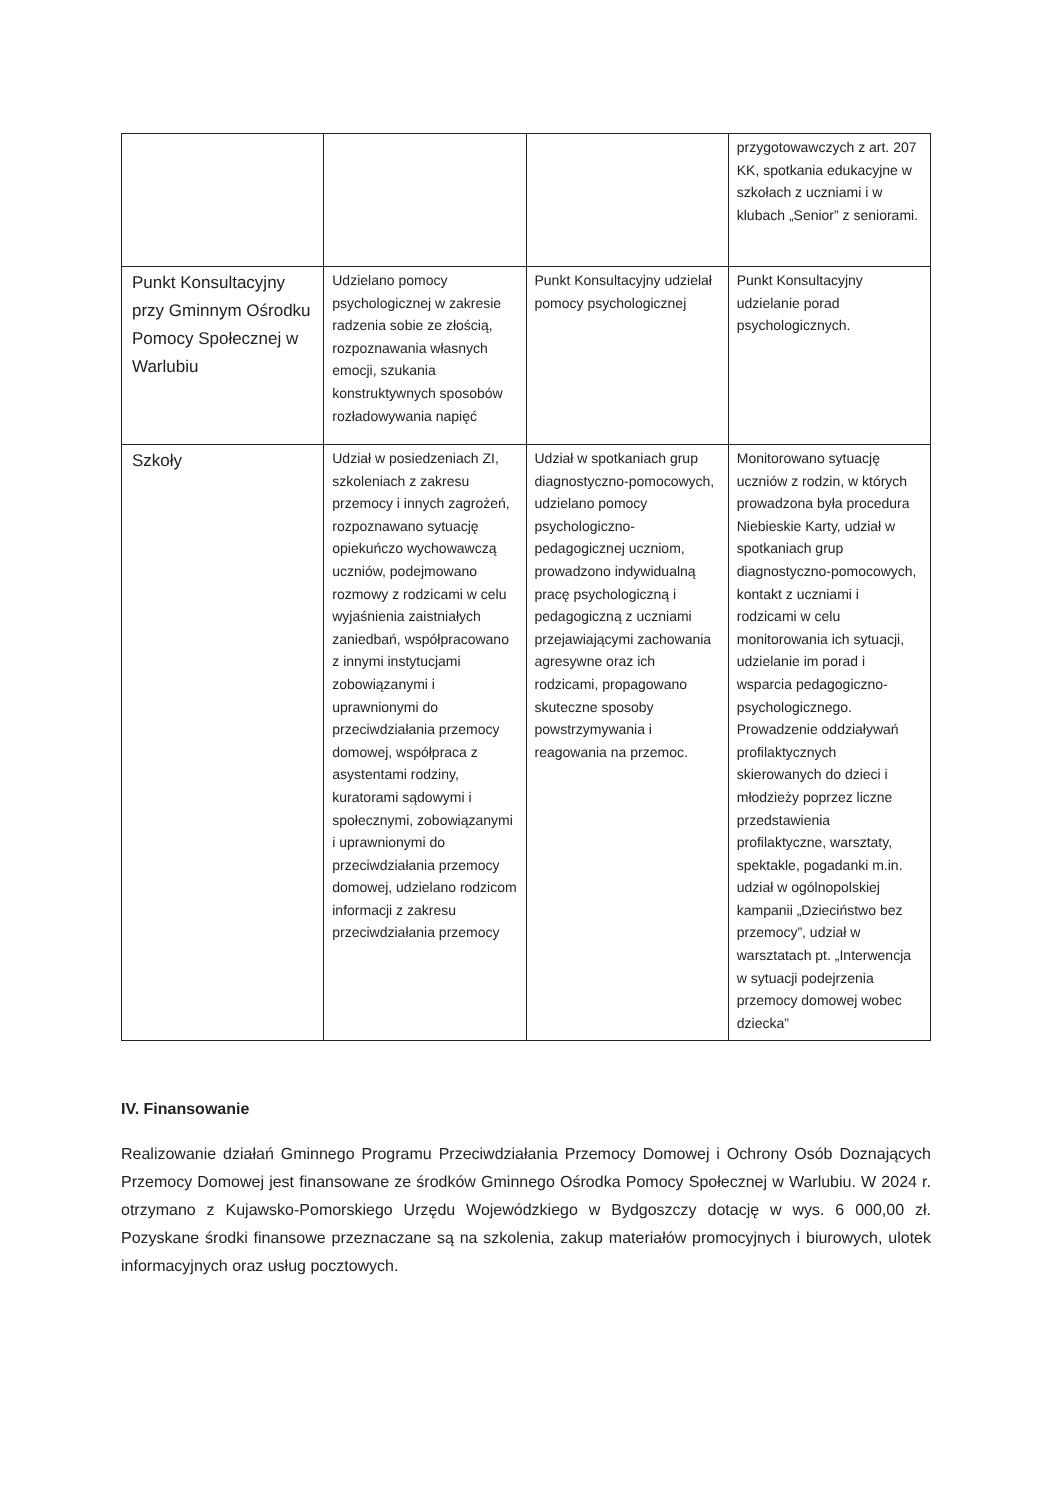| | | | przygotowawczych z art. 207 KK, spotkania edukacyjne w szkołach z uczniami i w klubach „Senior” z seniorami. |
| Punkt Konsultacyjny przy Gminnym Ośrodku Pomocy Społecznej w Warlubiu | Udzielano pomocy psychologicznej w zakresie radzenia sobie ze złością, rozpoznawania własnych emocji, szukania konstruktywnych sposobów rozładowywania napięć | Punkt Konsultacyjny udzielał pomocy psychologicznej | Punkt Konsultacyjny udzielanie porad psychologicznych. |
| Szkoły | Udział w posiedzeniach ZI, szkoleniach z zakresu przemocy i innych zagrożeń, rozpoznawano sytuację opiekuńczo wychowawczą uczniów, podejmowano rozmowy z rodzicami w celu wyjaśnienia zaistniałych zaniedbań, współpracowano z innymi instytucjami zobowiązanymi i uprawnionymi do przeciwdziałania przemocy domowej, współpraca z asystentami rodziny, kuratorami sądowymi i społecznymi, zobowiązanymi i uprawnionymi do przeciwdziałania przemocy domowej, udzielano rodzicom informacji z zakresu przeciwdziałania przemocy | Udział w spotkaniach grup diagnostyczno-pomocowych, udzielano pomocy psychologiczno-pedagogicznej uczniom, prowadzono indywidualną pracę psychologiczną i pedagogiczną z uczniami przejawiającymi zachowania agresywne oraz ich rodzicami, propagowano skuteczne sposoby powstrzymywania i reagowania na przemoc. | Monitorowano sytuację uczniów z rodzin, w których prowadzona była procedura Niebieskie Karty, udział w spotkaniach grup diagnostyczno-pomocowych, kontakt z uczniami i rodzicami w celu monitorowania ich sytuacji, udzielanie im porad i wsparcia pedagogiczno-psychologicznego. Prowadzenie oddziaływań profilaktycznych skierowanych do dzieci i młodzieży poprzez liczne przedstawienia profilaktyczne, warsztaty, spektakle, pogadanki m.in. udział w ogólnopolskiej kampanii „Dzieciństwo bez przemocy”, udział w warsztatach pt. „Interwencja w sytuacji podejrzenia przemocy domowej wobec dziecka” |
IV. Finansowanie
Realizowanie działań Gminnego Programu Przeciwdziałania Przemocy Domowej i Ochrony Osób Doznających Przemocy Domowej jest finansowane ze środków Gminnego Ośrodka Pomocy Społecznej w Warlubiu. W 2024 r. otrzymano z Kujawsko-Pomorskiego Urzędu Wojewódzkiego w Bydgoszczy dotację w wys. 6 000,00 zł. Pozyskane środki finansowe przeznaczane są na szkolenia, zakup materiałów promocyjnych i biurowych, ulotek informacyjnych oraz usług pocztowych.